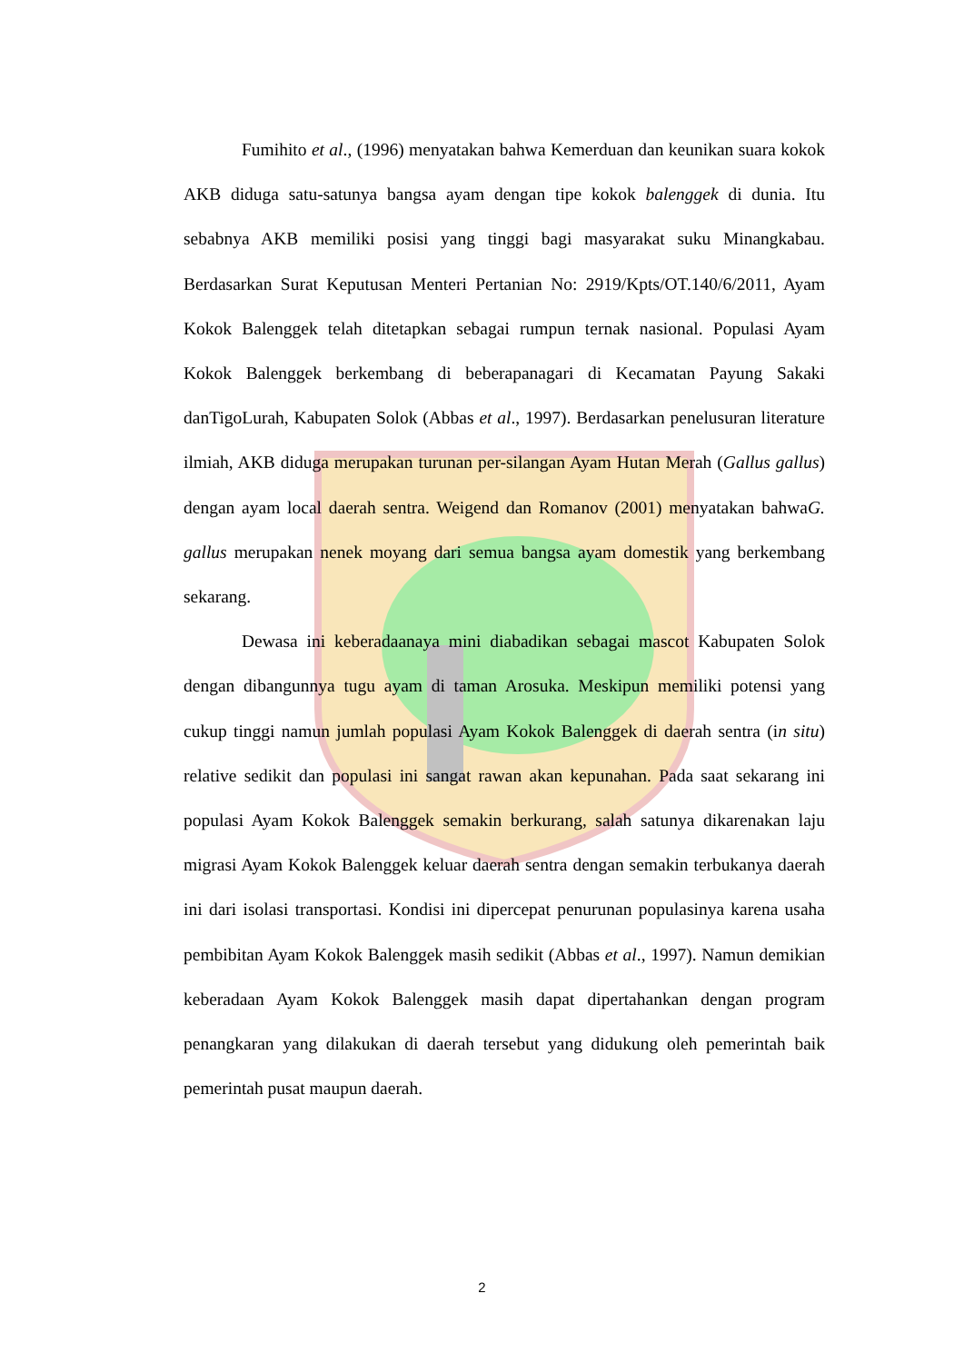Fumihito et al., (1996) menyatakan bahwa Kemerduan dan keunikan suara kokok AKB diduga satu-satunya bangsa ayam dengan tipe kokok balenggek di dunia. Itu sebabnya AKB memiliki posisi yang tinggi bagi masyarakat suku Minangkabau. Berdasarkan Surat Keputusan Menteri Pertanian No: 2919/Kpts/OT.140/6/2011, Ayam Kokok Balenggek telah ditetapkan sebagai rumpun ternak nasional. Populasi Ayam Kokok Balenggek berkembang di beberapanagari di Kecamatan Payung Sakaki danTigoLurah, Kabupaten Solok (Abbas et al., 1997). Berdasarkan penelusuran literature ilmiah, AKB diduga merupakan turunan per-silangan Ayam Hutan Merah (Gallus gallus) dengan ayam local daerah sentra. Weigend dan Romanov (2001) menyatakan bahwaG. gallus merupakan nenek moyang dari semua bangsa ayam domestik yang berkembang sekarang.
Dewasa ini keberadaanaya mini diabadikan sebagai mascot Kabupaten Solok dengan dibangunnya tugu ayam di taman Arosuka. Meskipun memiliki potensi yang cukup tinggi namun jumlah populasi Ayam Kokok Balenggek di daerah sentra (in situ) relative sedikit dan populasi ini sangat rawan akan kepunahan. Pada saat sekarang ini populasi Ayam Kokok Balenggek semakin berkurang, salah satunya dikarenakan laju migrasi Ayam Kokok Balenggek keluar daerah sentra dengan semakin terbukanya daerah ini dari isolasi transportasi. Kondisi ini dipercepat penurunan populasinya karena usaha pembibitan Ayam Kokok Balenggek masih sedikit (Abbas et al., 1997). Namun demikian keberadaan Ayam Kokok Balenggek masih dapat dipertahankan dengan program penangkaran yang dilakukan di daerah tersebut yang didukung oleh pemerintah baik pemerintah pusat maupun daerah.
2